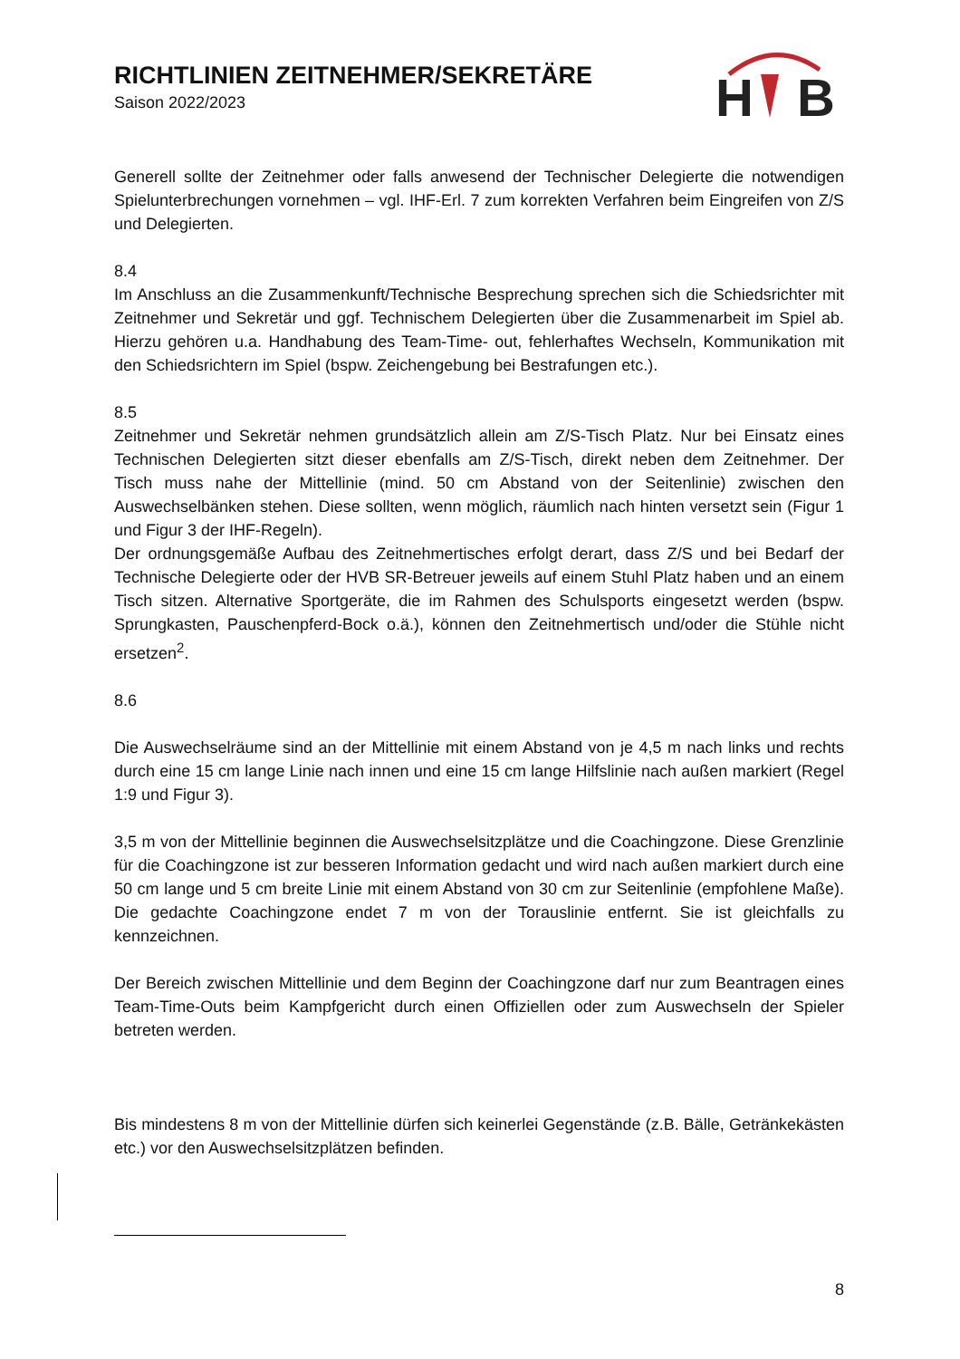RICHTLINIEN ZEITNEHMER/SEKRETÄRE
Saison 2022/2023
H
B
Generell sollte der Zeitnehmer oder falls anwesend der Technischer Delegierte die notwendigen Spielunterbrechungen vornehmen – vgl. IHF-Erl. 7 zum korrekten Verfahren beim Eingreifen von Z/S und Delegierten.
8.4
Im Anschluss an die Zusammenkunft/Technische Besprechung sprechen sich die Schiedsrichter mit Zeitnehmer und Sekretär und ggf. Technischem Delegierten über die Zusammenarbeit im Spiel ab. Hierzu gehören u.a. Handhabung des Team-Time- out, fehlerhaftes Wechseln, Kommunikation mit den Schiedsrichtern im Spiel (bspw. Zeichengebung bei Bestrafungen etc.).
8.5
Zeitnehmer und Sekretär nehmen grundsätzlich allein am Z/S-Tisch Platz. Nur bei Einsatz eines Technischen Delegierten sitzt dieser ebenfalls am Z/S-Tisch, direkt neben dem Zeitnehmer. Der Tisch muss nahe der Mittellinie (mind. 50 cm Abstand von der Seitenlinie) zwischen den Auswechselbänken stehen. Diese sollten, wenn möglich, räumlich nach hinten versetzt sein (Figur 1 und Figur 3 der IHF-Regeln).
Der ordnungsgemäße Aufbau des Zeitnehmertisches erfolgt derart, dass Z/S und bei Bedarf der Technische Delegierte oder der HVB SR-Betreuer jeweils auf einem Stuhl Platz haben und an einem Tisch sitzen. Alternative Sportgeräte, die im Rahmen des Schulsports eingesetzt werden (bspw. Sprungkasten, Pauschenpferd-Bock o.ä.), können den Zeitnehmertisch und/oder die Stühle nicht ersetzen<sup>2</sup>.
8.6
Die Auswechselräume sind an der Mittellinie mit einem Abstand von je 4,5 m nach links und rechts durch eine 15 cm lange Linie nach innen und eine 15 cm lange Hilfslinie nach außen markiert (Regel 1:9 und Figur 3).
3,5 m von der Mittellinie beginnen die Auswechselsitzplätze und die Coachingzone. Diese Grenzlinie für die Coachingzone ist zur besseren Information gedacht und wird nach außen markiert durch eine 50 cm lange und 5 cm breite Linie mit einem Abstand von 30 cm zur Seitenlinie (empfohlene Maße). Die gedachte Coachingzone endet 7 m von der Torauslinie entfernt. Sie ist gleichfalls zu kennzeichnen.
Der Bereich zwischen Mittellinie und dem Beginn der Coachingzone darf nur zum Beantragen eines Team-Time-Outs beim Kampfgericht durch einen Offiziellen oder zum Auswechseln der Spieler betreten werden.
Bis mindestens 8 m von der Mittellinie dürfen sich keinerlei Gegenstände (z.B. Bälle, Getränkekästen etc.) vor den Auswechselsitzplätzen befinden.
8